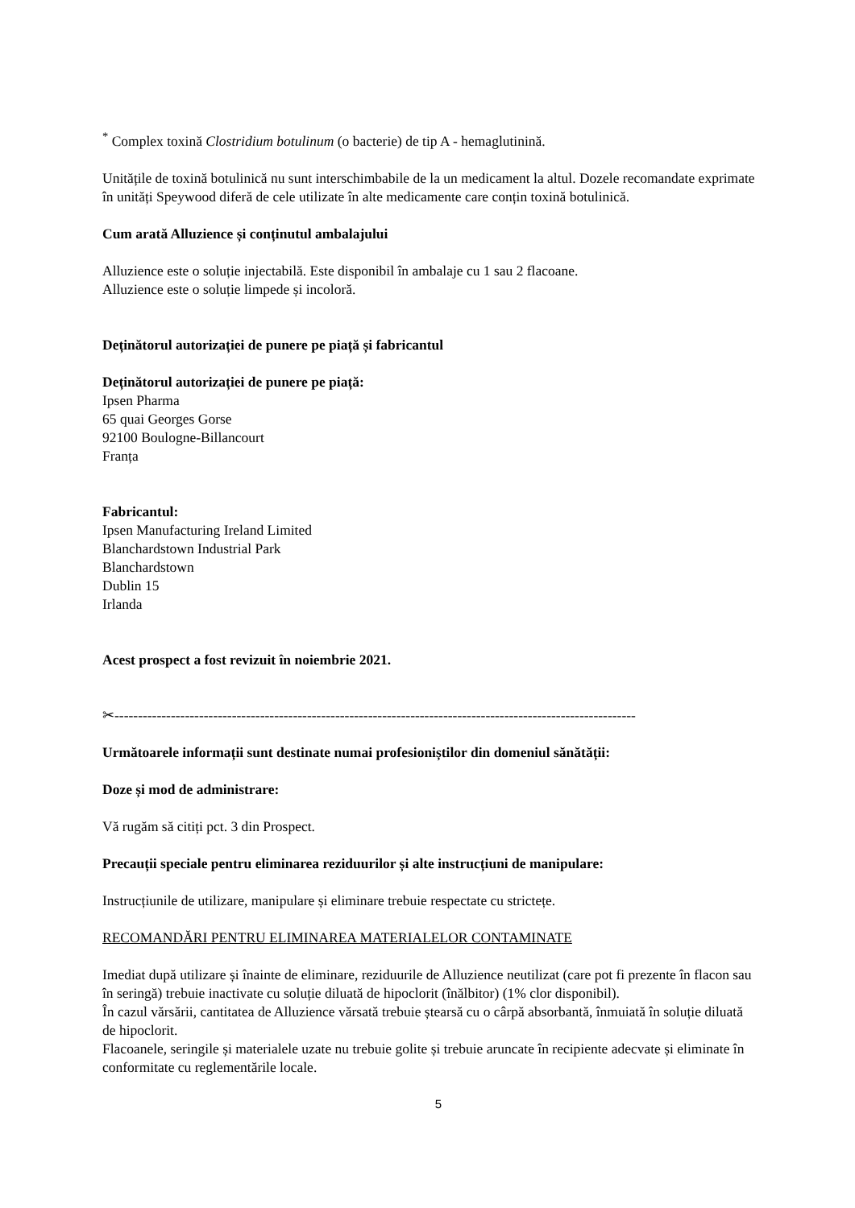<sup>*</sup> Complex toxină Clostridium botulinum (o bacterie) de tip A - hemaglutinină.
Unitățile de toxină botulinică nu sunt interschimbabile de la un medicament la altul. Dozele recomandate exprimate în unități Speywood diferă de cele utilizate în alte medicamente care conțin toxină botulinică.
Cum arată Alluzience și conținutul ambalajului
Alluzience este o soluție injectabilă. Este disponibil în ambalaje cu 1 sau 2 flacoane.
Alluzience este o soluție limpede și incoloră.
Deținătorul autorizației de punere pe piață și fabricantul
Deținătorul autorizației de punere pe piață:
Ipsen Pharma
65 quai Georges Gorse
92100 Boulogne-Billancourt
Franța
Fabricantul:
Ipsen Manufacturing Ireland Limited
Blanchardstown Industrial Park
Blanchardstown
Dublin 15
Irlanda
Acest prospect a fost revizuit în noiembrie 2021.
✂---------------------------------------------------------------------------------------------------------------
Următoarele informații sunt destinate numai profesioniștilor din domeniul sănătății:
Doze și mod de administrare:
Vă rugăm să citiți pct. 3 din Prospect.
Precauții speciale pentru eliminarea reziduurilor și alte instrucțiuni de manipulare:
Instrucțiunile de utilizare, manipulare și eliminare trebuie respectate cu strictețe.
RECOMANDĂRI PENTRU ELIMINAREA MATERIALELOR CONTAMINATE
Imediat după utilizare și înainte de eliminare, reziduurile de Alluzience neutilizat (care pot fi prezente în flacon sau în seringă) trebuie inactivate cu soluție diluată de hipoclorit (înălbitor) (1% clor disponibil).
În cazul vărsării, cantitatea de Alluzience vărsată trebuie ștearsă cu o cârpă absorbantă, înmuiată în soluție diluată de hipoclorit.
Flacoanele, seringile și materialele uzate nu trebuie golite și trebuie aruncate în recipiente adecvate și eliminate în conformitate cu reglementările locale.
5